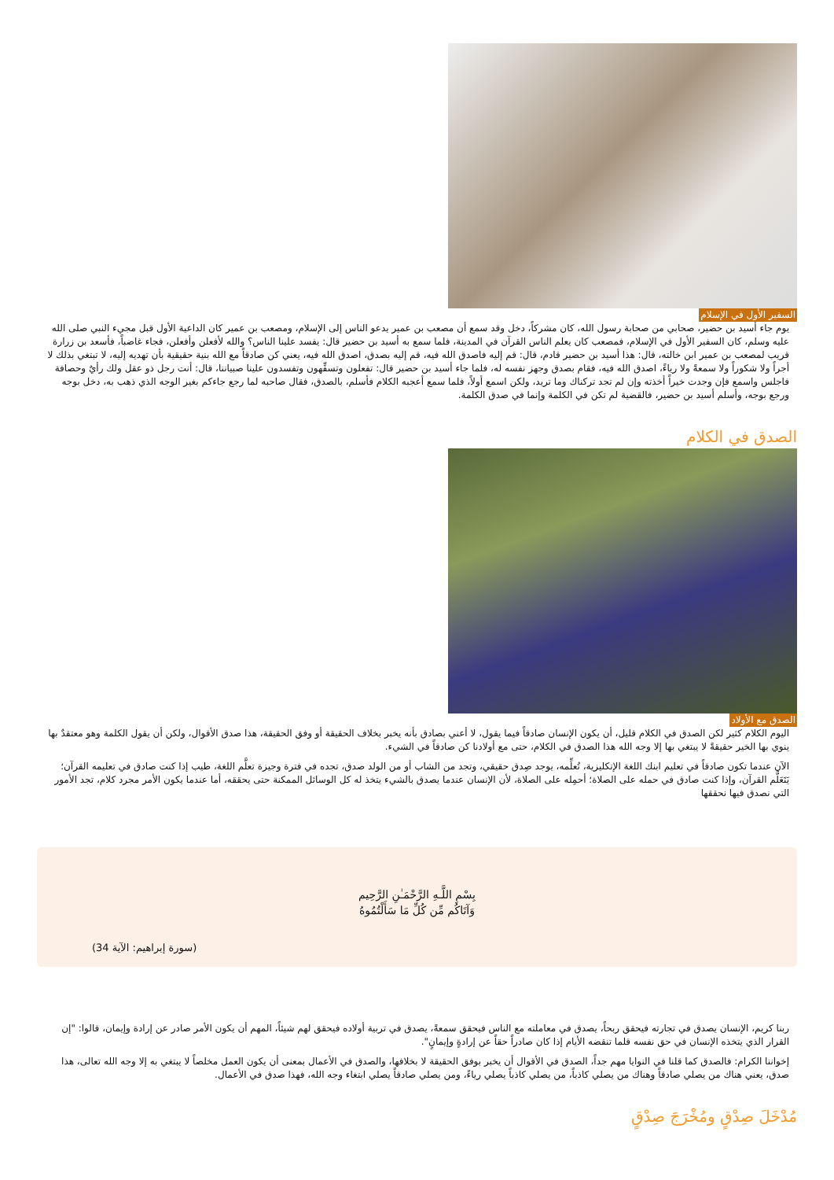السفير الأول في الإسلام
يوم جاء أسيد بن حضير، صحابي من صحابة رسول الله، كان مشركاً، دخل وقد سمع أن مصعب بن عمير يدعو الناس إلى الإسلام، ومصعب بن عمير كان الداعية الأول قبل مجيء النبي صلى الله عليه وسلم، كان السفير الأول في الإسلام، فمصعب كان يعلم الناس القرآن في المدينة، فلما سمع به أسيد بن حضير قال: يفسد علينا الناس؟ والله لأفعلن وأفعلن، فجاء غاضباً، فأسعد بن زرارة قريب لمصعب بن عمير ابن خالته، قال: هذا أسيد بن حضير قادم، قال: قم إليه فاصدق الله فيه، قم إليه بصدق، اصدق الله فيه، يعني كن صادقاً مع الله بنية حقيقية بأن تهديه إليه، لا تبتغي بذلك لا أجراً ولا شكوراً ولا سمعةً ولا رياءً، اصدق الله فيه، فقام بصدق وجهز نفسه له، فلما جاء أسيد بن حضير قال: تفعلون وتسفِّهون وتفسدون علينا صبياننا، قال: أنت رجل ذو عقل ولك رأيٌ وحصافة فاجلس واسمع فإن وجدت خيراً أخذته وإن لم تجد تركناك وما تريد، ولكن اسمع أولاً، فلما سمع أعجبه الكلام فأسلم، بالصدق، فقال صاحبه لما رجع جاءكم بغير الوجه الذي ذهب به، دخل بوجه ورجع بوجه، وأسلم أسيد بن حضير، فالقضية لم تكن في الكلمة وإنما في صدق الكلمة.
الصدق في الكلام
الصدق مع الأولاد
اليوم الكلام كثير لكن الصدق في الكلام قليل، أن يكون الإنسان صادقاً فيما يقول، لا أعني بصادق بأنه يخبر بخلاف الحقيقة أو وفق الحقيقة، هذا صدق الأقوال، ولكن أن يقول الكلمة وهو معتقدٌ بها ينوي بها الخير حقيقةً لا يبتغي بها إلا وجه الله هذا الصدق في الكلام، حتى مع أولادنا كن صادقاً في الشيء.
الآن عندما تكون صادقاً في تعليم ابنك اللغة الإنكليزية، تُعلِّمه، يوجد صِدق حقيقي، وتجد من الشاب أو من الولد صدق، تجده في فترة وجيزة تعلَّم اللغة، طيب إذا كنت صادق في تعليمه القرآن؛ يَتَعَلَّم القرآن، وإذا كنت صادق في حمله على الصلاة؛ أحمِله على الصلاة، لأن الإنسان عندما يصدق بالشيء يتخذ له كل الوسائل الممكنة حتى يحققه، أما عندما يكون الأمر مجرد كلام، تجد الأمور التي نصدق فيها نحققها
بِسْمِ اللَّـهِ الرَّحْمَـٰنِ الرَّحِيم
وَآتَاكُم مِّن كُلِّ مَا سَأَلْتُمُوهُ
(سورة إبراهيم: الآية 34)
ربنا كريم، الإنسان يصدق في تجارته فيحقق ربحاً، يصدق في معاملته مع الناس فيحقق سمعةً، يصدق في تربية أولاده فيحقق لهم شيئاً، المهم أن يكون الأمر صادر عن إرادة وإيمان، قالوا: "إن القرار الذي يتخذه الإنسان في حق نفسه قلما تنقضه الأيام إذا كان صادراً حقاً عن إرادةٍ وإيمانٍ".
إخواننا الكرام: فالصدق كما قلنا في النوايا مهم جداً، الصدق في الأقوال أن يخبر بوفق الحقيقة لا بخلافها، والصدق في الأعمال بمعنى أن يكون العمل مخلصاً لا يبتغي به إلا وجه الله تعالى، هذا صدق، يعني هناك من يصلي صادقاً وهناك من يصلي كاذباً، من يصلي كاذباً يصلي رياءً، ومن يصلي صادقاً يصلي ابتغاء وجه الله، فهذا صدق في الأعمال.
مُدْخَلَ صِدْقٍ ومُخْرَجَ صِدْقٍ